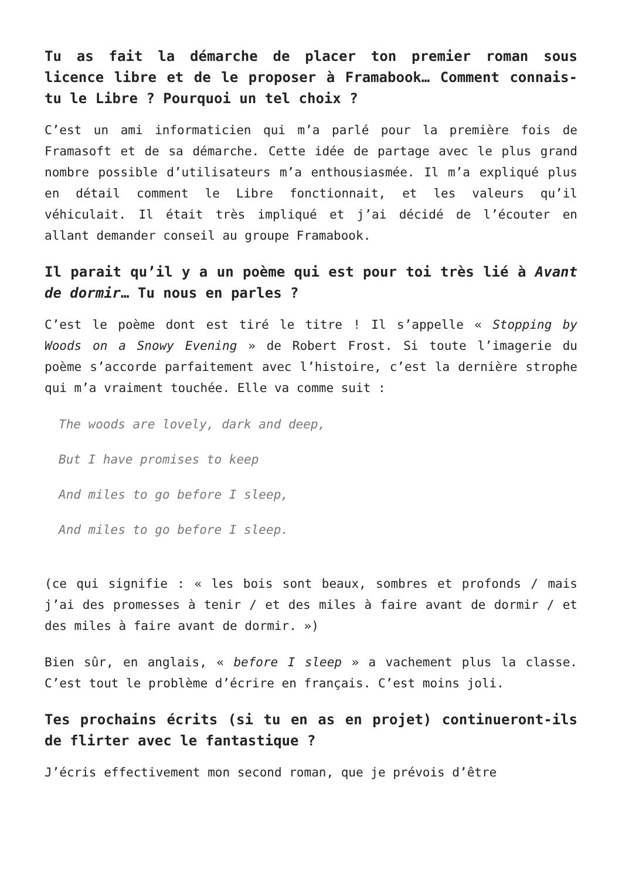Tu as fait la démarche de placer ton premier roman sous licence libre et de le proposer à Framabook… Comment connais-tu le Libre ? Pourquoi un tel choix ?
C’est un ami informaticien qui m’a parlé pour la première fois de Framasoft et de sa démarche. Cette idée de partage avec le plus grand nombre possible d’utilisateurs m’a enthousiasmée. Il m’a expliqué plus en détail comment le Libre fonctionnait, et les valeurs qu’il véhiculait. Il était très impliqué et j’ai décidé de l’écouter en allant demander conseil au groupe Framabook.
Il parait qu’il y a un poème qui est pour toi très lié à Avant de dormir… Tu nous en parles ?
C’est le poème dont est tiré le titre ! Il s’appelle « Stopping by Woods on a Snowy Evening » de Robert Frost. Si toute l’imagerie du poème s’accorde parfaitement avec l’histoire, c’est la dernière strophe qui m’a vraiment touchée. Elle va comme suit :
The woods are lovely, dark and deep,
But I have promises to keep
And miles to go before I sleep,
And miles to go before I sleep.
(ce qui signifie : « les bois sont beaux, sombres et profonds / mais j’ai des promesses à tenir / et des miles à faire avant de dormir / et des miles à faire avant de dormir. »)
Bien sûr, en anglais, « before I sleep » a vachement plus la classe. C’est tout le problème d’écrire en français. C’est moins joli.
Tes prochains écrits (si tu en as en projet) continueront-ils de flirter avec le fantastique ?
J’écris effectivement mon second roman, que je prévois d’être